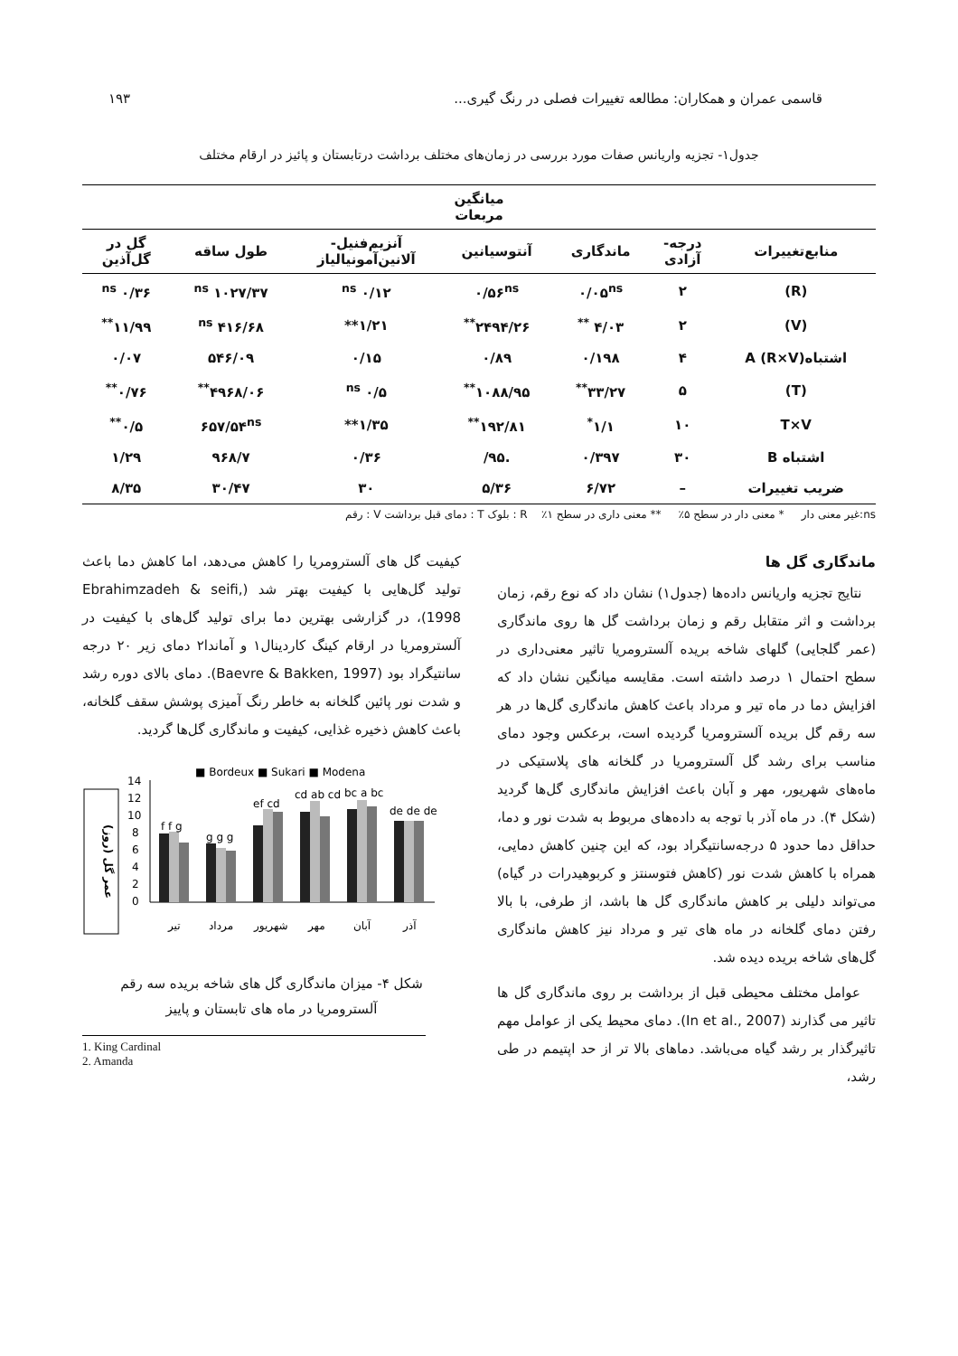قاسمی عمران و همکاران: مطالعه تغییرات فصلی در رنگ گیری... ۱۹۳
جدول۱- تجزیه واریانس صفات مورد بررسی در زمان‌های مختلف برداشت درتابستان و پائیز در ارقام مختلف
| میانگین مربعات | | | | | | |
| --- | --- | --- | --- | --- | --- | --- |
| منابع‌تغییرات | درجه- آزادی | ماندگاری | آنتوسیانین | آنزیم‌فنیل- آلانین‌آمونیالیاز | طول ساقه | گل در گل‌آذین |
| (R) | ۲ | ۰/۰۵<sup>ns</sup> | ۰/۵۶<sup>ns</sup> | ۰/۱۲ <sup>ns</sup> | ۱۰۲۷/۳۷ <sup>ns</sup> | ۰/۳۶ <sup>ns</sup> |
| (V) | ۲ | ۴/۰۳ <sup>**</sup> | ۲۴۹۴/۲۶<sup>**</sup> | ۱/۲۱** | ۴۱۶/۶۸ <sup>ns</sup> | ۱۱/۹۹<sup>**</sup> |
| اشتباهA (R×V) | ۴ | ۰/۱۹۸ | ۰/۸۹ | ۰/۱۵ | ۵۴۶/۰۹ | ۰/۰۷ |
| (T) | ۵ | ۳۳/۲۷<sup>**</sup> | ۱۰۸۸/۹۵<sup>**</sup> | ۰/۵ <sup>ns</sup> | ۴۹۶۸/۰۶<sup>**</sup> | ۰/۷۶<sup>**</sup> |
| T×V | ۱۰ | ۱/۱<sup>*</sup> | ۱۹۲/۸۱<sup>**</sup> | ۱/۳۵** | ۶۵۷/۵۴<sup>ns</sup> | ۰/۵<sup>**</sup> |
| اشتباه B | ۳۰ | ۰/۳۹۷ | .۹۵/ | ۰/۳۶ | ۹۶۸/۷ | ۱/۲۹ |
| ضریب تغییرات | – | ۶/۷۲ | ۵/۳۶ | ۳۰ | ۳۰/۴۷ | ۸/۳۵ |
ns:غیر معنی دار * معنی دار در سطح ۵٪ ** معنی داری در سطح ۱٪ R : بلوک T : دمای قبل برداشت V : رقم
ماندگاری گل ها
نتایج تجزیه واریانس داده‌ها (جدول۱) نشان داد که نوع رقم، زمان برداشت و اثر متقابل رقم و زمان برداشت گل ها روی ماندگاری (عمر گلجایی) گلهای شاخه بریده آلسترومریا تاثیر معنی‌داری در سطح احتمال ۱ درصد داشته است. مقایسه میانگین نشان داد که افزایش دما در ماه تیر و مرداد باعث کاهش ماندگاری گل‌ها در هر سه رقم گل بریده آلسترومریا گردیده است، برعکس وجود دمای مناسب برای رشد گل آلسترومریا در گلخانه های پلاستیکی در ماه‌های شهریور، مهر و آبان باعث افزایش ماندگاری گل‌ها گردید (شکل ۴). در ماه آذر با توجه به داده‌های مربوط به شدت نور و دما، حداقل دما حدود ۵ درجه‌سانتیگراد بود، که این چنین کاهش دمایی، همراه با کاهش شدت نور (کاهش فتوسنتز و کربوهیدرات در گیاه) می‌تواند دلیلی بر کاهش ماندگاری گل ها باشد، از طرفی، با بالا رفتن دمای گلخانه در ماه های تیر و مرداد نیز کاهش ماندگاری گل‌های شاخه بریده دیده شد.
عوامل مختلف محیطی قبل از برداشت بر روی ماندگاری گل ها تاثیر می گذارند (In et al., 2007). دمای محیط یکی از عوامل مهم تاثیرگذار بر رشد گیاه می‌باشد. دماهای بالا تر از حد اپتیمم در طی رشد،
کیفیت گل های آلسترومریا را کاهش می‌دهد، اما کاهش دما باعث تولید گل‌هایی با کیفیت بهتر شد (Ebrahimzadeh & seifi, 1998)، در گزارشی بهترین دما برای تولید گل‌های با کیفیت در آلسترومریا در ارقام کینگ کاردینال۱ و آماندا۲ دمای زیر ۲۰ درجه سانتیگراد بود (Baevre & Bakken, 1997). دمای بالای دوره رشد و شدت نور پائین گلخانه به خاطر رنگ آمیزی پوشش سقف گلخانه، باعث کاهش ذخیره غذایی، کیفیت و ماندگاری گل‌ها گردید.
عمر گل (روز)
■ Bordeux ■ Sukari ■ Modena
0
2
4
6
8
10
12
14
f f g
g g g
ef cd
cd ab cd
bc a bc
de de de
تیر
مرداد
شهریور
مهر
آبان
آذر
شکل ۴- میزان ماندگاری گل های شاخه بریده سه رقم
آلسترومریا در ماه های تابستان و پاییز
1. King Cardinal
2. Amanda